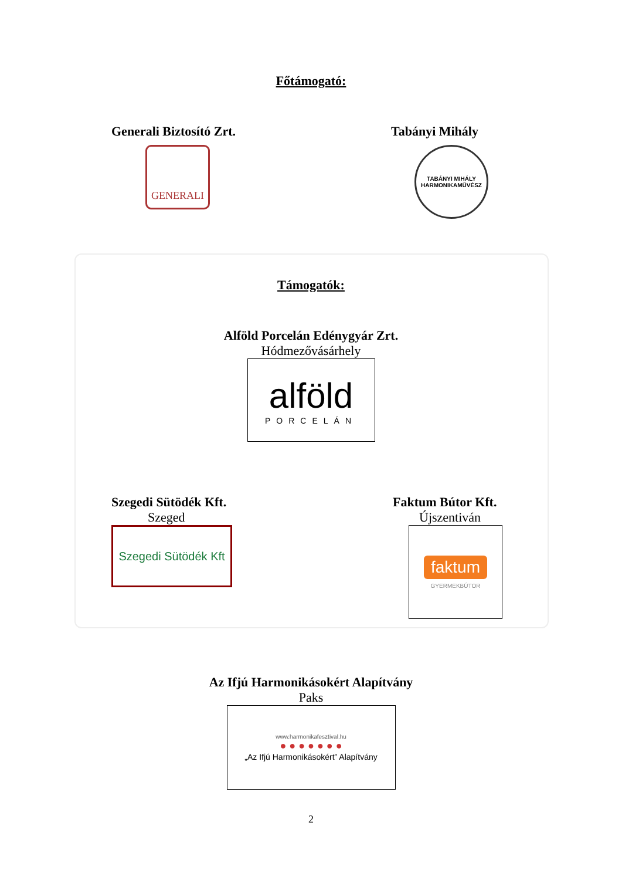Főtámogató:
Generali Biztosító Zrt.
GENERALI
Tabányi Mihály
TABÁNYI MIHÁLY
HARMONIKAMŰVÉSZ
Támogatók:
Alföld Porcelán Edénygyár Zrt.
Hódmezővásárhely
alföld
PORCELÁN
Szegedi Sütödék Kft.
Szeged
Szegedi Sütödék Kft
Faktum Bútor Kft.
Újszentiván
faktum
GYERMEKBÚTOR
Az Ifjú Harmonikásokért Alapítvány
Paks
www.harmonikafesztival.hu
● ● ● ● ● ● ●
„Az Ifjú Harmonikásokért” Alapítvány
2